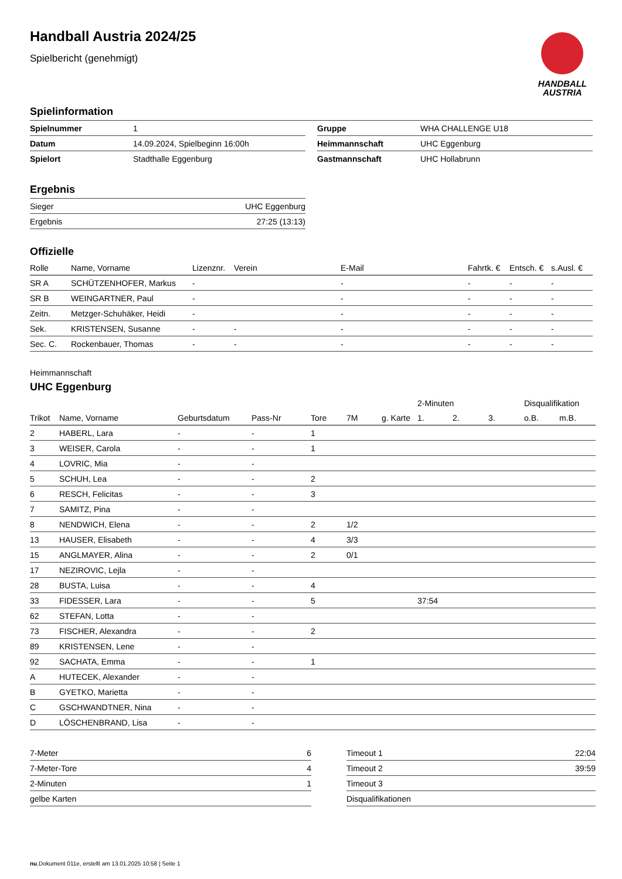HANDBALL
AUSTRIA
Handball Austria 2024/25
Spielbericht (genehmigt)
Spielinformation
| Spielnummer | 1 |
| Datum | 14.09.2024, Spielbeginn 16:00h |
| Spielort | Stadthalle Eggenburg |
| Gruppe | WHA CHALLENGE U18 |
| Heimmannschaft | UHC Eggenburg |
| Gastmannschaft | UHC Hollabrunn |
Ergebnis
| Sieger | UHC Eggenburg |
| Ergebnis | 27:25 (13:13) |
Offizielle
| Rolle | Name, Vorname | Lizenznr. | Verein | E-Mail | Fahrtk. € | Entsch. € | s.Ausl. € |
| --- | --- | --- | --- | --- | --- | --- | --- |
| SR A | SCHÜTZENHOFER, Markus | - | | - | - | - | - |
| SR B | WEINGARTNER, Paul | - | | - | - | - | - |
| Zeitn. | Metzger-Schuhäker, Heidi | - | | - | - | - | - |
| Sek. | KRISTENSEN, Susanne | - | - | - | - | - | - |
| Sec. C. | Rockenbauer, Thomas | - | - | - | - | - | - |
Heimmannschaft
UHC Eggenburg
| | | | | | | | 2-Minuten | | | Disqualifikation | |
| Trikot | Name, Vorname | Geburtsdatum | Pass-Nr | Tore | 7M | g. Karte | 1. | 2. | 3. | o.B. | m.B. |
| 2 | HABERL, Lara | - | - | 1 | | | | | | | |
| 3 | WEISER, Carola | - | - | 1 | | | | | | | |
| 4 | LOVRIC, Mia | - | - | | | | | | | | |
| 5 | SCHUH, Lea | - | - | 2 | | | | | | | |
| 6 | RESCH, Felicitas | - | - | 3 | | | | | | | |
| 7 | SAMITZ, Pina | - | - | | | | | | | | |
| 8 | NENDWICH, Elena | - | - | 2 | 1/2 | | | | | | |
| 13 | HAUSER, Elisabeth | - | - | 4 | 3/3 | | | | | | |
| 15 | ANGLMAYER, Alina | - | - | 2 | 0/1 | | | | | | |
| 17 | NEZIROVIC, Lejla | - | - | | | | | | | | |
| 28 | BUSTA, Luisa | - | - | 4 | | | | | | | |
| 33 | FIDESSER, Lara | - | - | 5 | | | 37:54 | | | | |
| 62 | STEFAN, Lotta | - | - | | | | | | | | |
| 73 | FISCHER, Alexandra | - | - | 2 | | | | | | | |
| 89 | KRISTENSEN, Lene | - | - | | | | | | | | |
| 92 | SACHATA, Emma | - | - | 1 | | | | | | | |
| A | HUTECEK, Alexander | - | - | | | | | | | | |
| B | GYETKO, Marietta | - | - | | | | | | | | |
| C | GSCHWANDTNER, Nina | - | - | | | | | | | | |
| D | LÖSCHENBRAND, Lisa | - | - | | | | | | | | |
| 7-Meter | 6 |
| 7-Meter-Tore | 4 |
| 2-Minuten | 1 |
| gelbe Karten | |
| Timeout 1 | 22:04 |
| Timeout 2 | 39:59 |
| Timeout 3 | |
| Disqualifikationen | |
nu.Dokument 011e, erstellt am 13.01.2025 10:58 | Seite 1